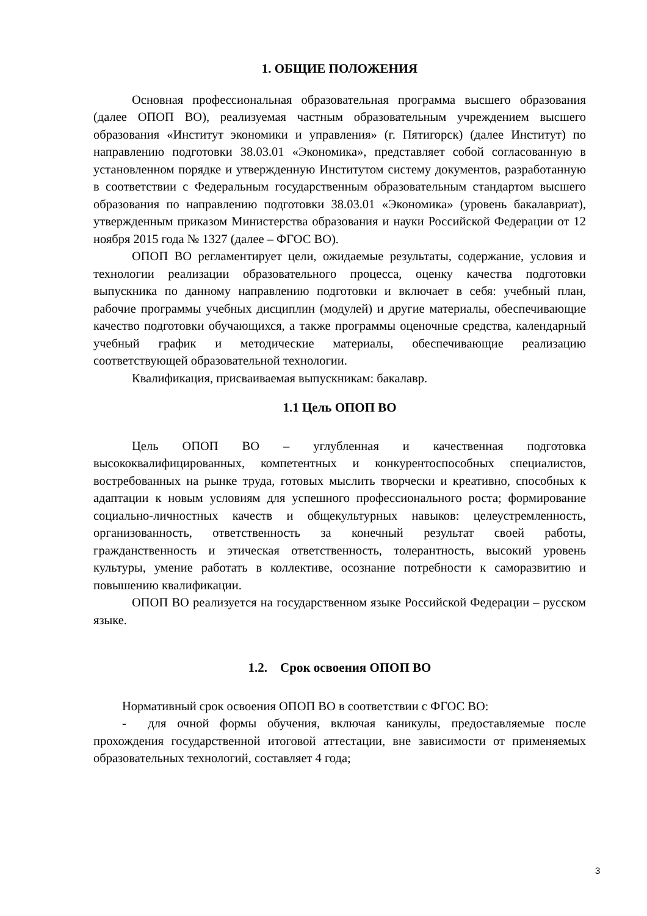1. ОБЩИЕ ПОЛОЖЕНИЯ
Основная профессиональная образовательная программа высшего образования (далее ОПОП ВО), реализуемая частным образовательным учреждением высшего образования «Институт экономики и управления» (г. Пятигорск) (далее Институт) по направлению подготовки 38.03.01 «Экономика», представляет собой согласованную в установленном порядке и утвержденную Институтом систему документов, разработанную в соответствии с Федеральным государственным образовательным стандартом высшего образования по направлению подготовки 38.03.01 «Экономика» (уровень бакалавриат), утвержденным приказом Министерства образования и науки Российской Федерации от 12 ноября 2015 года № 1327 (далее – ФГОС ВО).
ОПОП ВО регламентирует цели, ожидаемые результаты, содержание, условия и технологии реализации образовательного процесса, оценку качества подготовки выпускника по данному направлению подготовки и включает в себя: учебный план, рабочие программы учебных дисциплин (модулей) и другие материалы, обеспечивающие качество подготовки обучающихся, а также программы оценочные средства, календарный учебный график и методические материалы, обеспечивающие реализацию соответствующей образовательной технологии.
Квалификация, присваиваемая выпускникам: бакалавр.
1.1 Цель ОПОП ВО
Цель ОПОП ВО – углубленная и качественная подготовка высококвалифицированных, компетентных и конкурентоспособных специалистов, востребованных на рынке труда, готовых мыслить творчески и креативно, способных к адаптации к новым условиям для успешного профессионального роста; формирование социально-личностных качеств и общекультурных навыков: целеустремленность, организованность, ответственность за конечный результат своей работы, гражданственность и этическая ответственность, толерантность, высокий уровень культуры, умение работать в коллективе, осознание потребности к саморазвитию и повышению квалификации.
ОПОП ВО реализуется на государственном языке Российской Федерации – русском языке.
1.2. Срок освоения ОПОП ВО
Нормативный срок освоения ОПОП ВО в соответствии с ФГОС ВО:
- для очной формы обучения, включая каникулы, предоставляемые после прохождения государственной итоговой аттестации, вне зависимости от применяемых образовательных технологий, составляет 4 года;
3